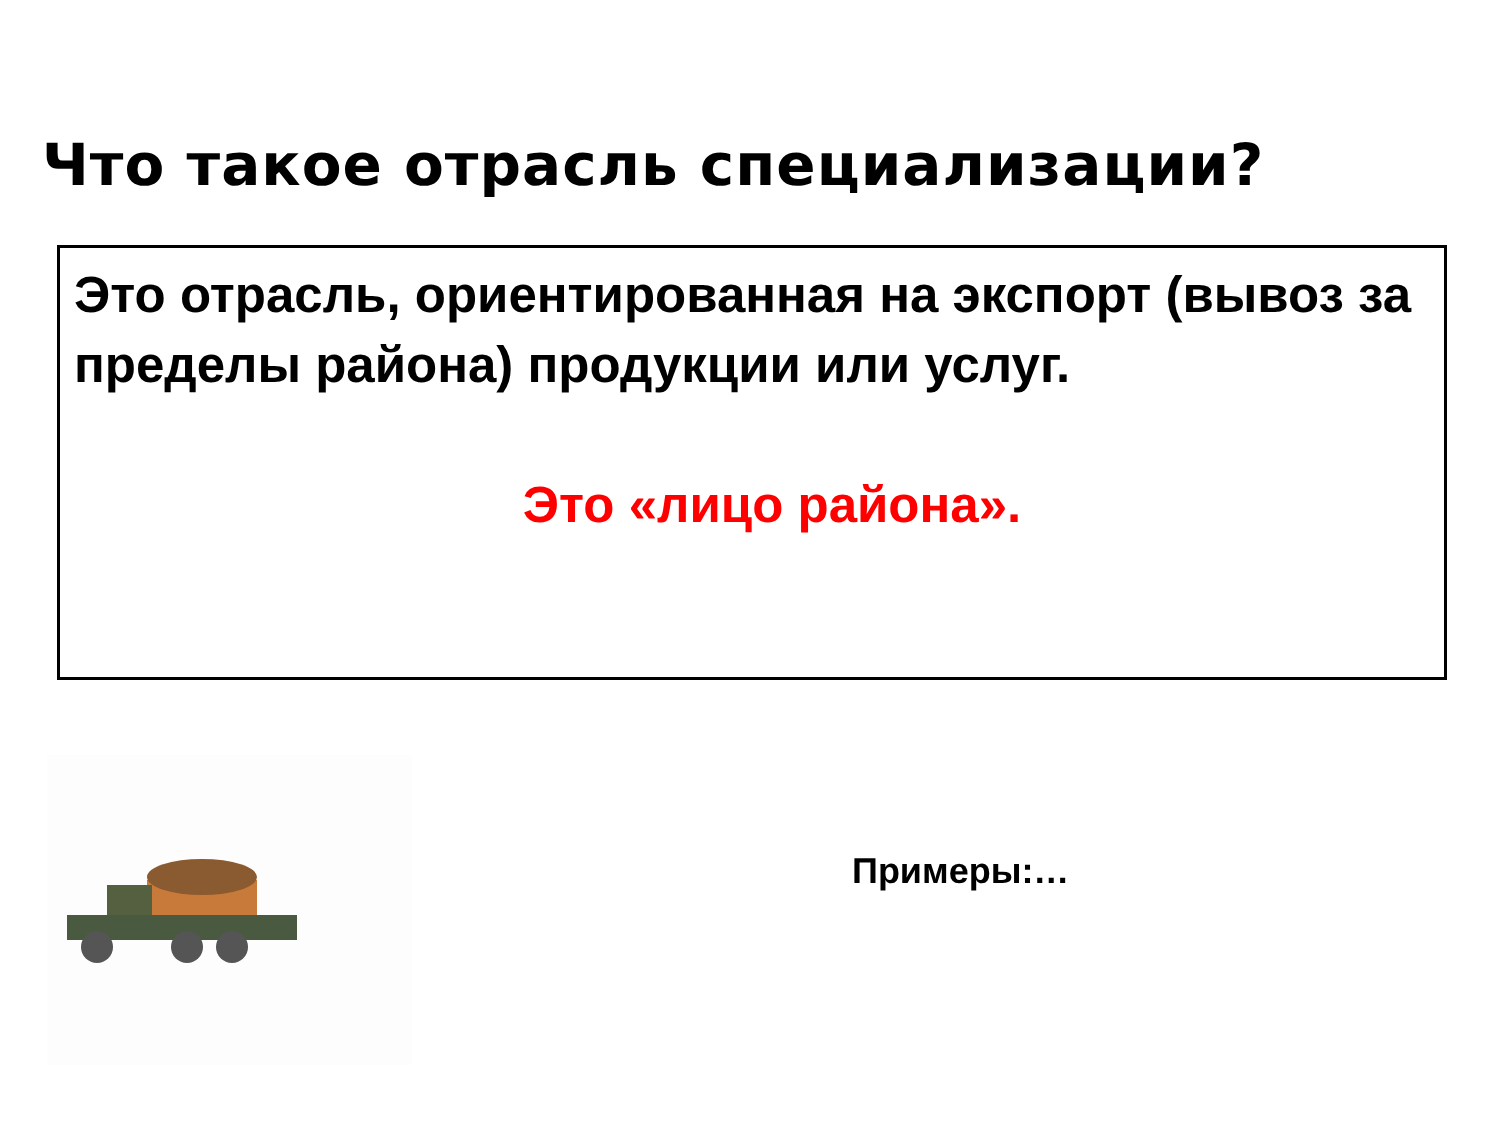Что такое отрасль специализации?
Это отрасль, ориентированная на экспорт (вывоз за пределы района) продукции или услуг.
Это «лицо района».
Примеры:…